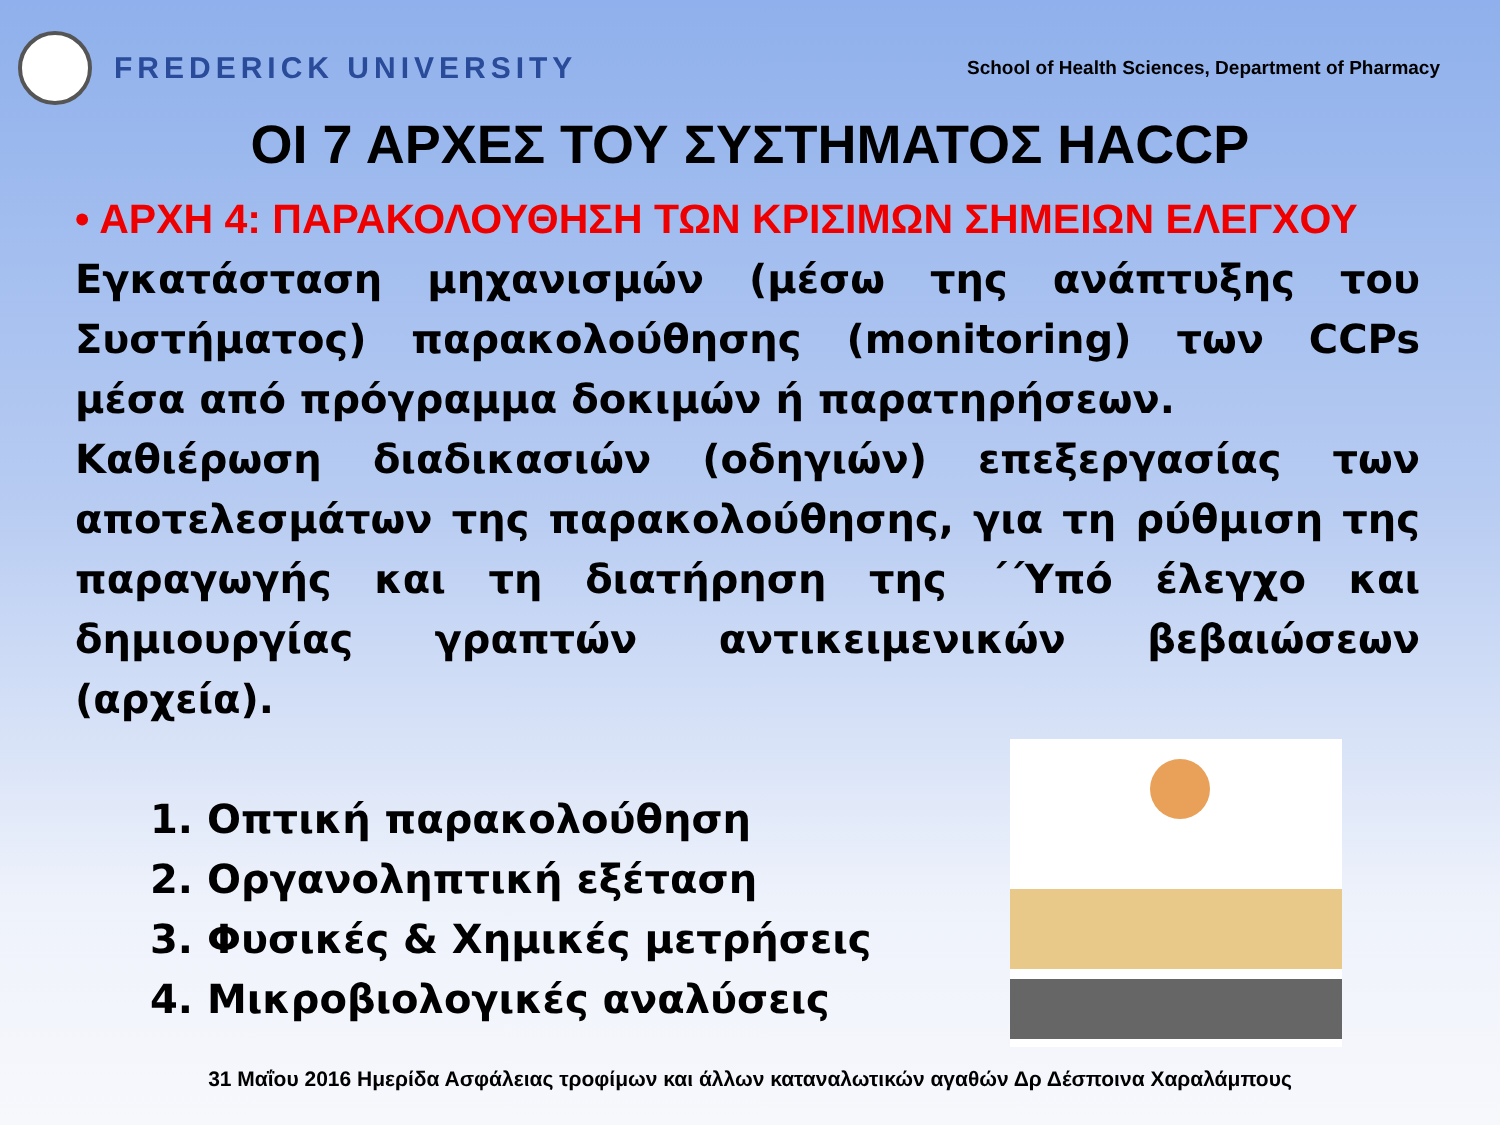FREDERICK UNIVERSITY
School of Health Sciences, Department of Pharmacy
ΟΙ 7 ΑΡΧΕΣ ΤΟΥ ΣΥΣΤΗΜΑΤΟΣ HACCP
• ΑΡΧΗ 4: ΠΑΡΑΚΟΛΟΥΘΗΣΗ ΤΩΝ ΚΡΙΣΙΜΩΝ ΣΗΜΕΙΩΝ ΕΛΕΓΧΟΥ
Εγκατάσταση μηχανισμών (μέσω της ανάπτυξης του Συστήματος) παρακολούθησης (monitoring) των CCPs μέσα από πρόγραμμα δοκιμών ή παρατηρήσεων.
Καθιέρωση διαδικασιών (οδηγιών) επεξεργασίας των αποτελεσμάτων της παρακολούθησης, για τη ρύθμιση της παραγωγής και τη διατήρηση της ΄΄Υπό έλεγχο και δημιουργίας γραπτών αντικειμενικών βεβαιώσεων (αρχεία).
1. Οπτική παρακολούθηση
2. Οργανοληπτική εξέταση
3. Φυσικές & Χημικές μετρήσεις
4. Μικροβιολογικές αναλύσεις
31 Μαΐου 2016 Ημερίδα Ασφάλειας τροφίμων και άλλων καταναλωτικών αγαθών Δρ Δέσποινα Χαραλάμπους